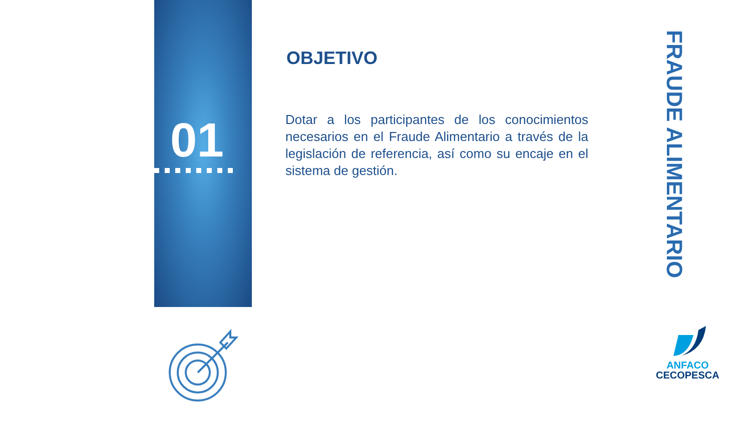01
OBJETIVO
Dotar a los participantes de los conocimientos necesarios en el Fraude Alimentario a través de la legislación de referencia, así como su encaje en el sistema de gestión.
FRAUDE ALIMENTARIO
ANFACO
CECOPESCA